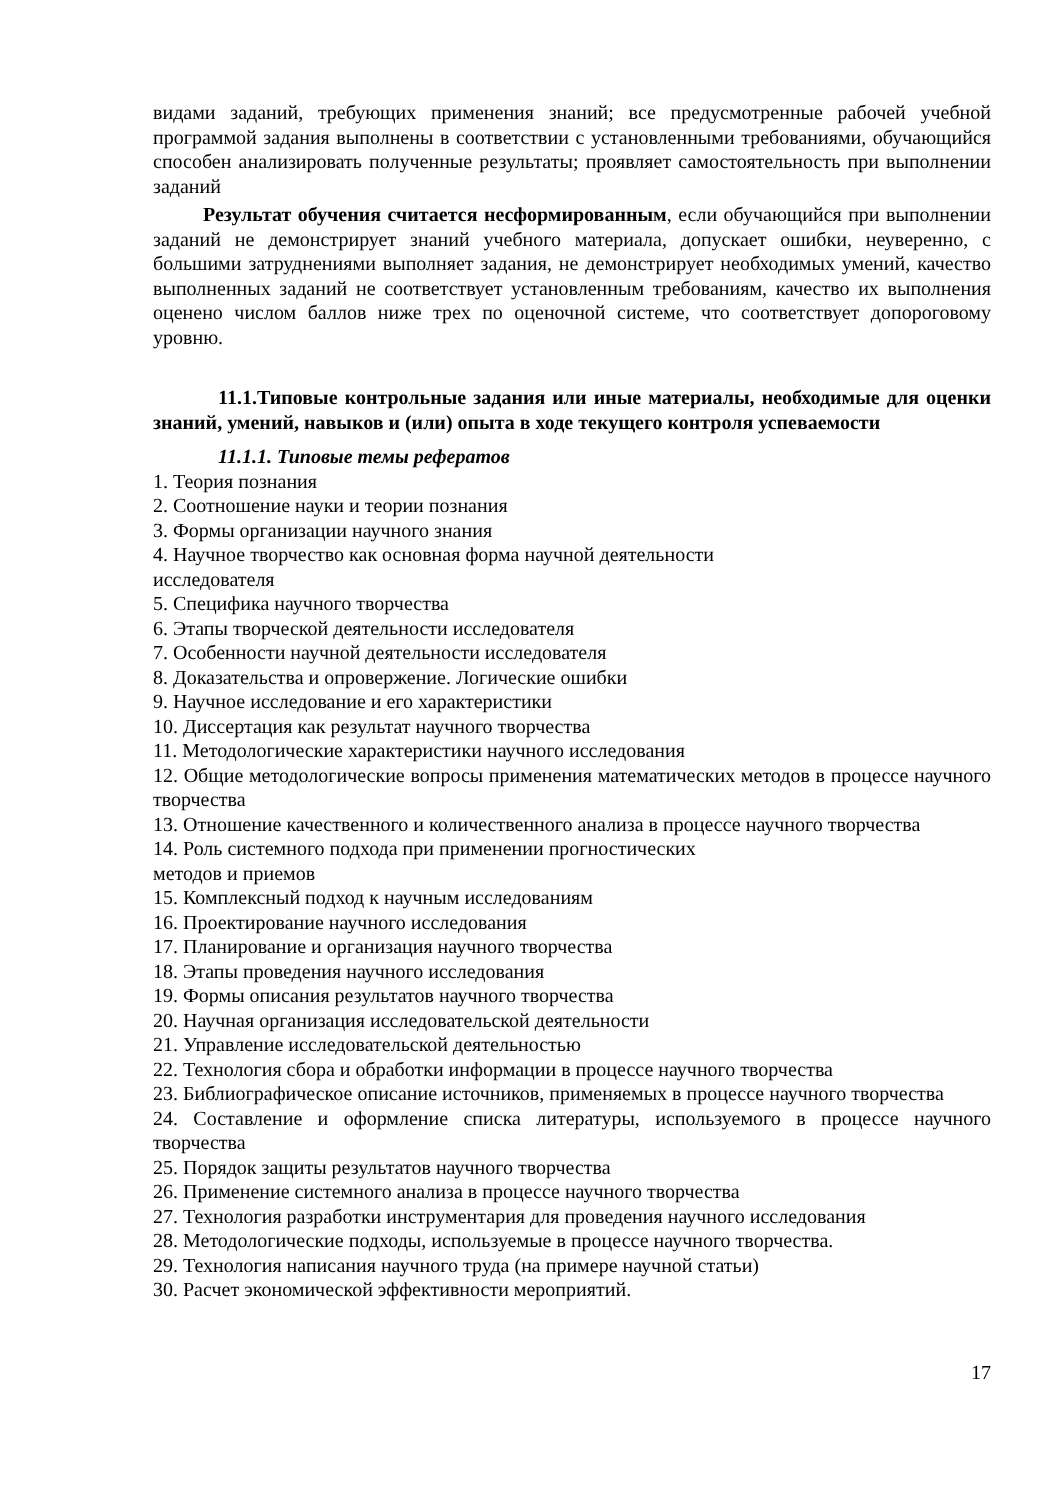видами заданий, требующих применения знаний; все предусмотренные рабочей учебной программой задания выполнены в соответствии с установленными требованиями, обучающийся способен анализировать полученные результаты; проявляет самостоятельность при выполнении заданий
Результат обучения считается несформированным, если обучающийся при выполнении заданий не демонстрирует знаний учебного материала, допускает ошибки, неуверенно, с большими затруднениями выполняет задания, не демонстрирует необходимых умений, качество выполненных заданий не соответствует установленным требованиям, качество их выполнения оценено числом баллов ниже трех по оценочной системе, что соответствует допороговому уровню.
11.1.Типовые контрольные задания или иные материалы, необходимые для оценки знаний, умений, навыков и (или) опыта в ходе текущего контроля успеваемости
11.1.1. Типовые темы рефератов
1. Теория познания
2. Соотношение науки и теории познания
3. Формы организации научного знания
4. Научное творчество как основная форма научной деятельности
исследователя
5. Специфика научного творчества
6. Этапы творческой деятельности исследователя
7. Особенности научной деятельности исследователя
8. Доказательства и опровержение. Логические ошибки
9. Научное исследование и его характеристики
10. Диссертация как результат научного творчества
11. Методологические характеристики научного исследования
12. Общие методологические вопросы применения математических методов в процессе научного творчества
13. Отношение качественного и количественного анализа в процессе научного творчества
14. Роль системного подхода при применении прогностических
методов и приемов
15. Комплексный подход к научным исследованиям
16. Проектирование научного исследования
17. Планирование и организация научного творчества
18. Этапы проведения научного исследования
19. Формы описания результатов научного творчества
20. Научная организация исследовательской деятельности
21. Управление исследовательской деятельностью
22. Технология сбора и обработки информации в процессе научного творчества
23. Библиографическое описание источников, применяемых в процессе научного творчества
24. Составление и оформление списка литературы, используемого в процессе научного творчества
25. Порядок защиты результатов научного творчества
26. Применение системного анализа в процессе научного творчества
27. Технология разработки инструментария для проведения научного исследования
28. Методологические подходы, используемые в процессе научного творчества.
29. Технология написания научного труда (на примере научной статьи)
30. Расчет экономической эффективности мероприятий.
17